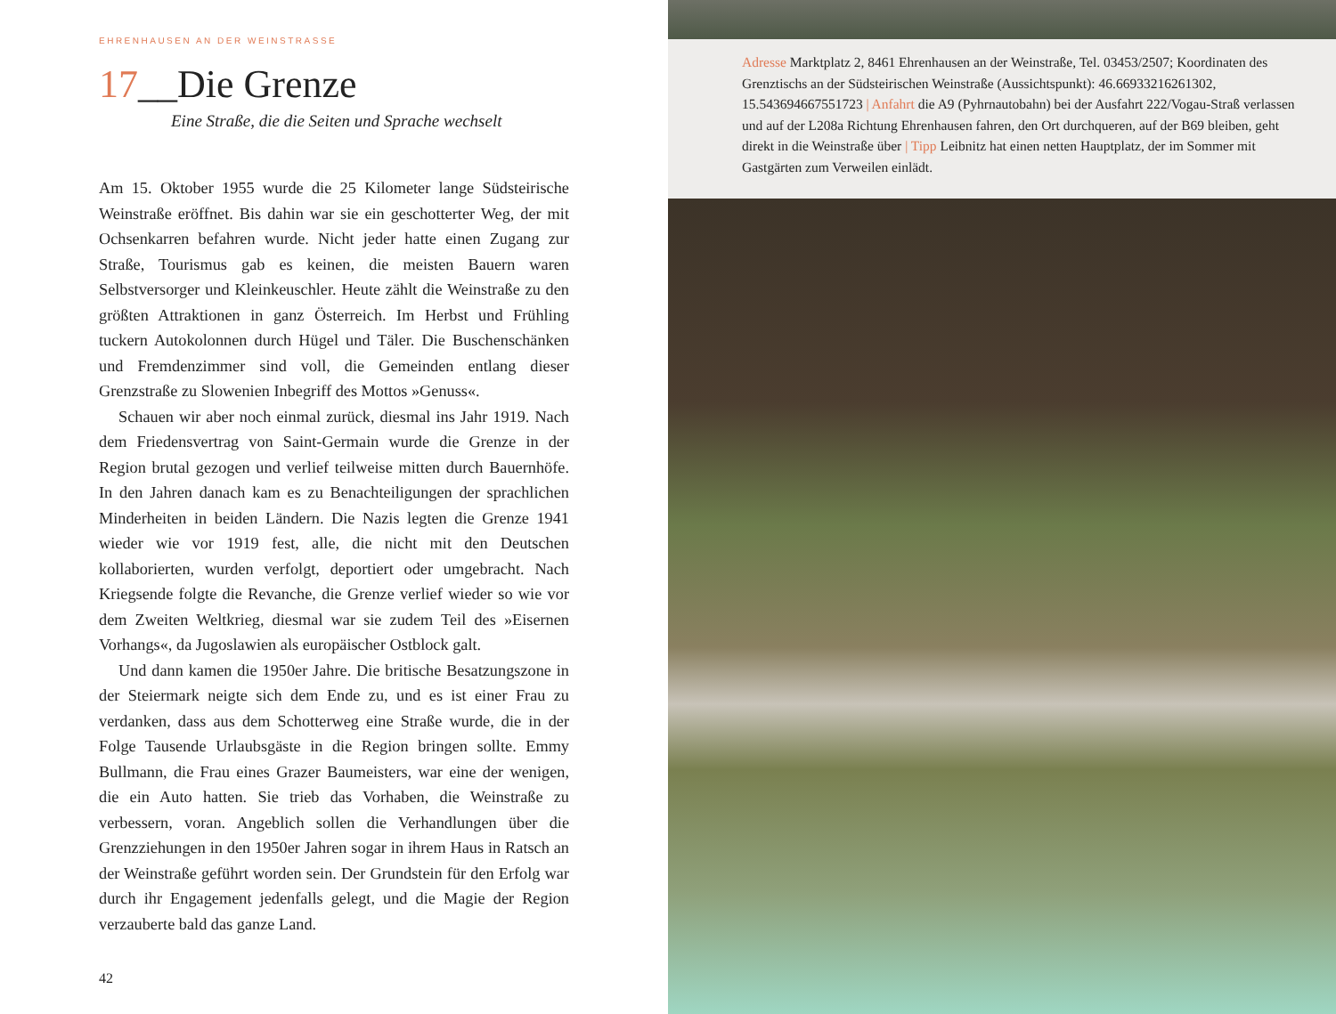EHRENHAUSEN AN DER WEINSTRASSE
17__Die Grenze
Eine Straße, die die Seiten und Sprache wechselt
Am 15. Oktober 1955 wurde die 25 Kilometer lange Südsteirische Weinstraße eröffnet. Bis dahin war sie ein geschotterter Weg, der mit Ochsenkarren befahren wurde. Nicht jeder hatte einen Zugang zur Straße, Tourismus gab es keinen, die meisten Bauern waren Selbstversorger und Kleinkeuschler. Heute zählt die Weinstraße zu den größten Attraktionen in ganz Österreich. Im Herbst und Frühling tuckern Autokolonnen durch Hügel und Täler. Die Buschenschänken und Fremdenzimmer sind voll, die Gemeinden entlang dieser Grenzstraße zu Slowenien Inbegriff des Mottos »Genuss«.
Schauen wir aber noch einmal zurück, diesmal ins Jahr 1919. Nach dem Friedensvertrag von Saint-Germain wurde die Grenze in der Region brutal gezogen und verlief teilweise mitten durch Bauernhöfe. In den Jahren danach kam es zu Benachteiligungen der sprachlichen Minderheiten in beiden Ländern. Die Nazis legten die Grenze 1941 wieder wie vor 1919 fest, alle, die nicht mit den Deutschen kollaborierten, wurden verfolgt, deportiert oder umgebracht. Nach Kriegsende folgte die Revanche, die Grenze verlief wieder so wie vor dem Zweiten Weltkrieg, diesmal war sie zudem Teil des »Eisernen Vorhangs«, da Jugoslawien als europäischer Ostblock galt.
Und dann kamen die 1950er Jahre. Die britische Besatzungszone in der Steiermark neigte sich dem Ende zu, und es ist einer Frau zu verdanken, dass aus dem Schotterweg eine Straße wurde, die in der Folge Tausende Urlaubsgäste in die Region bringen sollte. Emmy Bullmann, die Frau eines Grazer Baumeisters, war eine der wenigen, die ein Auto hatten. Sie trieb das Vorhaben, die Weinstraße zu verbessern, voran. Angeblich sollen die Verhandlungen über die Grenzziehungen in den 1950er Jahren sogar in ihrem Haus in Ratsch an der Weinstraße geführt worden sein. Der Grundstein für den Erfolg war durch ihr Engagement jedenfalls gelegt, und die Magie der Region verzauberte bald das ganze Land.
42
Adresse Marktplatz 2, 8461 Ehrenhausen an der Weinstraße, Tel. 03453/2507; Koordinaten des Grenztischs an der Südsteirischen Weinstraße (Aussichtspunkt): 46.66933216261302, 15.543694667551723 | Anfahrt die A9 (Pyhrnautobahn) bei der Ausfahrt 222/Vogau-Straß verlassen und auf der L208a Richtung Ehrenhausen fahren, den Ort durchqueren, auf der B69 bleiben, geht direkt in die Weinstraße über | Tipp Leibnitz hat einen netten Hauptplatz, der im Sommer mit Gastgärten zum Verweilen einlädt.